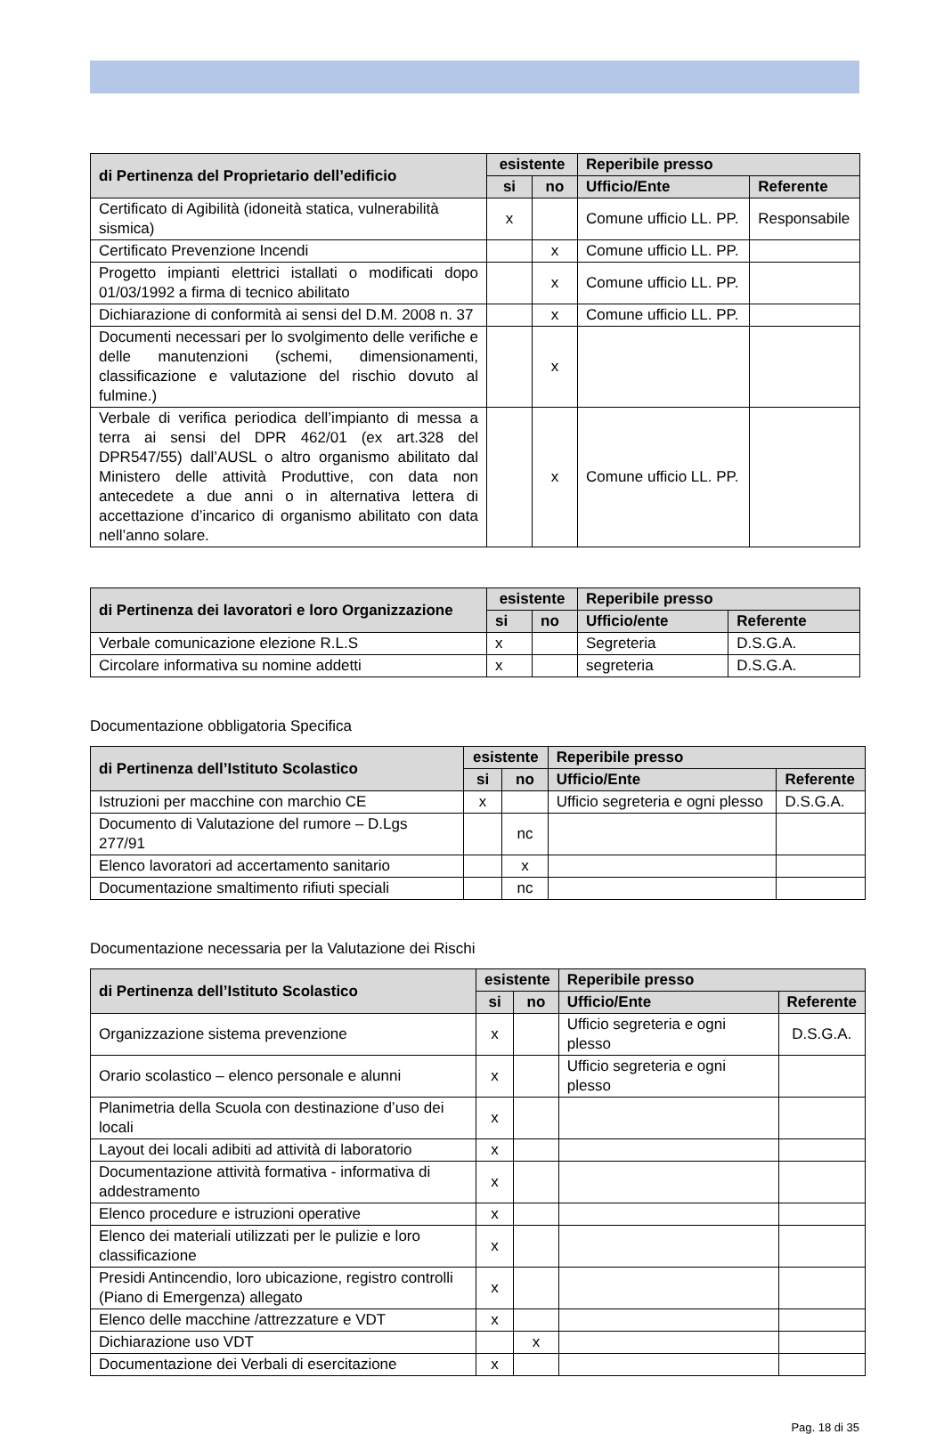| di Pertinenza del Proprietario dell’edificio | esistente | | Reperibile presso | |
| --- | --- | --- | --- | --- |
| | si | no | Ufficio/Ente | Referente |
| Certificato di Agibilità (idoneità statica, vulnerabilità sismica) | x | | Comune ufficio LL. PP. | Responsabile |
| Certificato Prevenzione Incendi | | x | Comune ufficio LL. PP. | |
| Progetto impianti elettrici istallati o modificati dopo 01/03/1992 a firma di tecnico abilitato | | x | Comune ufficio LL. PP. | |
| Dichiarazione di conformità ai sensi del D.M. 2008 n. 37 | | x | Comune ufficio LL. PP. | |
| Documenti necessari per lo svolgimento delle verifiche e delle manutenzioni (schemi, dimensionamenti, classificazione e valutazione del rischio dovuto al fulmine.) | | x | | |
| Verbale di verifica periodica dell’impianto di messa a terra ai sensi del DPR 462/01 (ex art.328 del DPR547/55) dall’AUSL o altro organismo abilitato dal Ministero delle attività Produttive, con data non antecedete a due anni o in alternativa lettera di accettazione d’incarico di organismo abilitato con data nell’anno solare. | | x | Comune ufficio LL. PP. | |
| di Pertinenza dei lavoratori e loro Organizzazione | esistente | | Reperibile presso | |
| --- | --- | --- | --- | --- |
| | si | no | Ufficio/ente | Referente |
| Verbale comunicazione elezione R.L.S | x | | Segreteria | D.S.G.A. |
| Circolare informativa su nomine addetti | x | | segreteria | D.S.G.A. |
Documentazione obbligatoria Specifica
| di Pertinenza dell’Istituto Scolastico | esistente | | Reperibile presso | |
| --- | --- | --- | --- | --- |
| | si | no | Ufficio/Ente | Referente |
| Istruzioni per macchine con marchio CE | x | | Ufficio segreteria e ogni plesso | D.S.G.A. |
| Documento di Valutazione del rumore – D.Lgs 277/91 | | nc | | |
| Elenco lavoratori ad accertamento sanitario | | x | | |
| Documentazione smaltimento rifiuti speciali | | nc | | |
Documentazione necessaria per la Valutazione dei Rischi
| di Pertinenza dell’Istituto Scolastico | esistente | | Reperibile presso | |
| --- | --- | --- | --- | --- |
| | si | no | Ufficio/Ente | Referente |
| Organizzazione sistema prevenzione | x | | Ufficio segreteria e ogni plesso | D.S.G.A. |
| Orario scolastico – elenco personale e alunni | x | | Ufficio segreteria e ogni plesso | |
| Planimetria della Scuola con destinazione d’uso dei locali | x | | | |
| Layout dei locali adibiti ad attività di laboratorio | x | | | |
| Documentazione attività formativa - informativa di addestramento | x | | | |
| Elenco procedure e istruzioni operative | x | | | |
| Elenco dei materiali utilizzati per le pulizie e loro classificazione | x | | | |
| Presidi Antincendio, loro ubicazione, registro controlli (Piano di Emergenza) allegato | x | | | |
| Elenco delle macchine /attrezzature e VDT | x | | | |
| Dichiarazione uso VDT | | x | | |
| Documentazione dei Verbali di esercitazione | x | | | |
Pag. 18 di 35